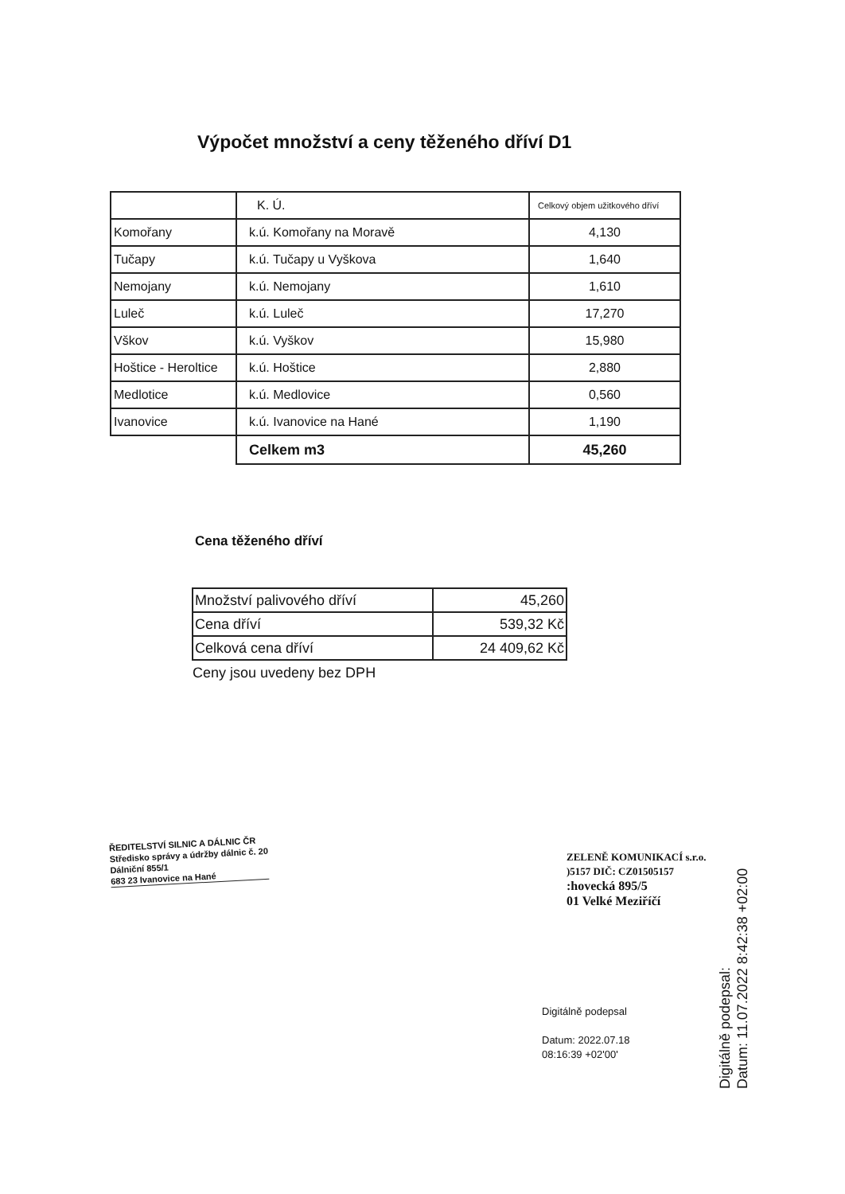Výpočet množství a ceny těženého dříví D1
| | K. Ú. | Celkový objem užitkového dříví |
| Komořany | k.ú. Komořany na Moravě | 4,130 |
| Tučapy | k.ú. Tučapy u Vyškova | 1,640 |
| Nemojany | k.ú. Nemojany | 1,610 |
| Luleč | k.ú. Luleč | 17,270 |
| Všk​ov | k.ú. Vyškov | 15,980 |
| Hoštice - Heroltice | k.ú. Hoštice | 2,880 |
| Medlotice | k.ú. Medlovice | 0,560 |
| Ivanovice | k.ú. Ivanovice na Hané | 1,190 |
| | Celkem m3 | 45,260 |
Cena těženého dříví
| Množství palivového dříví | 45,260 |
| Cena dříví | 539,32 Kč |
| Celková cena dříví | 24 409,62 Kč |
Ceny jsou uvedeny bez DPH
ŘEDITELSTVÍ SILNIC A DÁLNIC ČR
Středisko správy a údržby dálnic č. 20
Dálniční 855/1
683 23 Ivanovice na Hané
ZELENĚ KOMUNIKACÍ s.r.o.
)5157 DIČ: CZ01505157
:hovecká 895/5
01 Velké Meziříčí
Digitálně podepsal
Datum: 2022.07.18
08:16:39 +02'00'
Digitálně podepsal:
Datum: 11.07.2022 8:42:38 +02:00